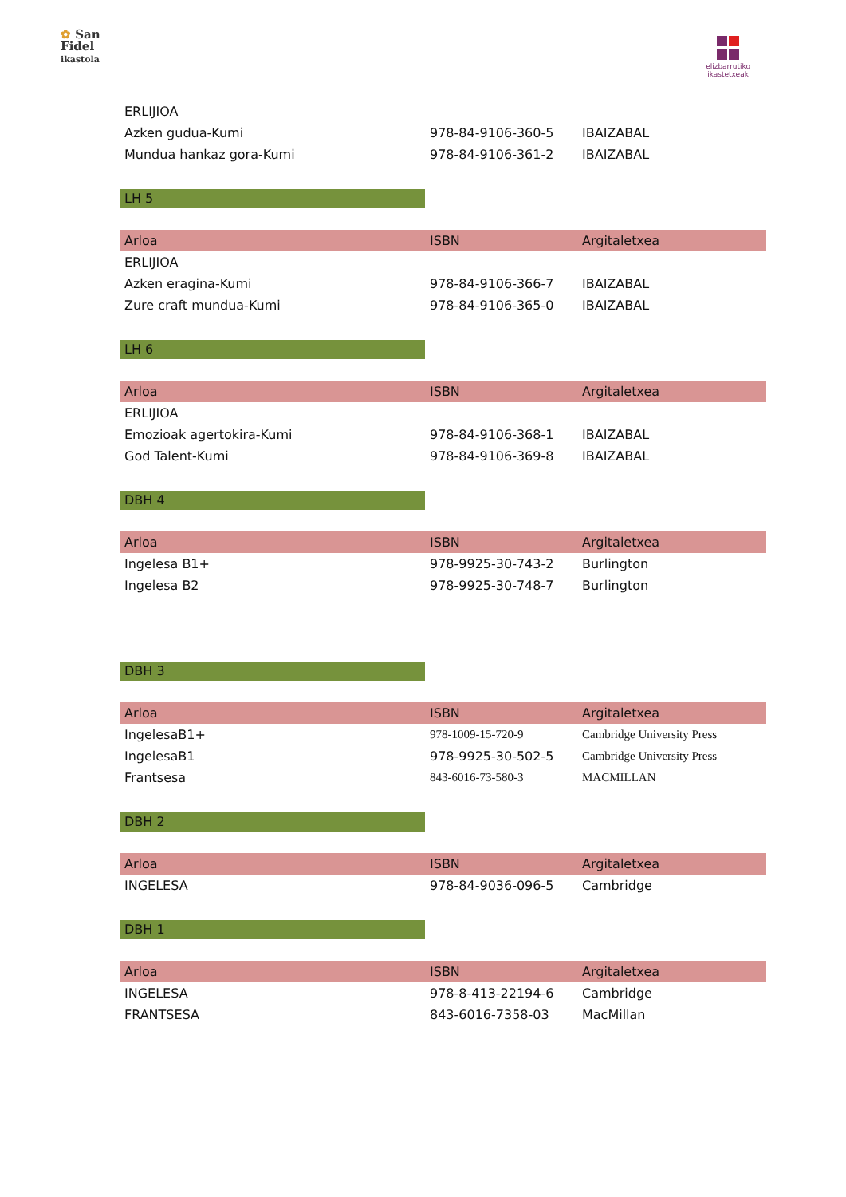✿ San
Fidel
ikastola
elizbarrutiko
ikastetxeak
| ERLIJIOA | | |
| Azken gudua-Kumi | 978-84-9106-360-5 | IBAIZABAL |
| Mundua hankaz gora-Kumi | 978-84-9106-361-2 | IBAIZABAL |
LH 5
| Arloa | ISBN | Argitaletxea |
| --- | --- | --- |
| ERLIJIOA | | |
| Azken eragina-Kumi | 978-84-9106-366-7 | IBAIZABAL |
| Zure craft mundua-Kumi | 978-84-9106-365-0 | IBAIZABAL |
LH 6
| Arloa | ISBN | Argitaletxea |
| --- | --- | --- |
| ERLIJIOA | | |
| Emozioak agertokira-Kumi | 978-84-9106-368-1 | IBAIZABAL |
| God Talent-Kumi | 978-84-9106-369-8 | IBAIZABAL |
DBH 4
| Arloa | ISBN | Argitaletxea |
| --- | --- | --- |
| Ingelesa B1+ | 978-9925-30-743-2 | Burlington |
| Ingelesa B2 | 978-9925-30-748-7 | Burlington |
DBH 3
| Arloa | ISBN | Argitaletxea |
| --- | --- | --- |
| IngelesaB1+ | 978-1009-15-720-9 | Cambridge University Press |
| IngelesaB1 | 978-9925-30-502-5 | Cambridge University Press |
| Frantsesa | 843-6016-73-580-3 | MACMILLAN |
DBH 2
| Arloa | ISBN | Argitaletxea |
| --- | --- | --- |
| INGELESA | 978-84-9036-096-5 | Cambridge |
DBH 1
| Arloa | ISBN | Argitaletxea |
| --- | --- | --- |
| INGELESA | 978-8-413-22194-6 | Cambridge |
| FRANTSESA | 843-6016-7358-03 | MacMillan |